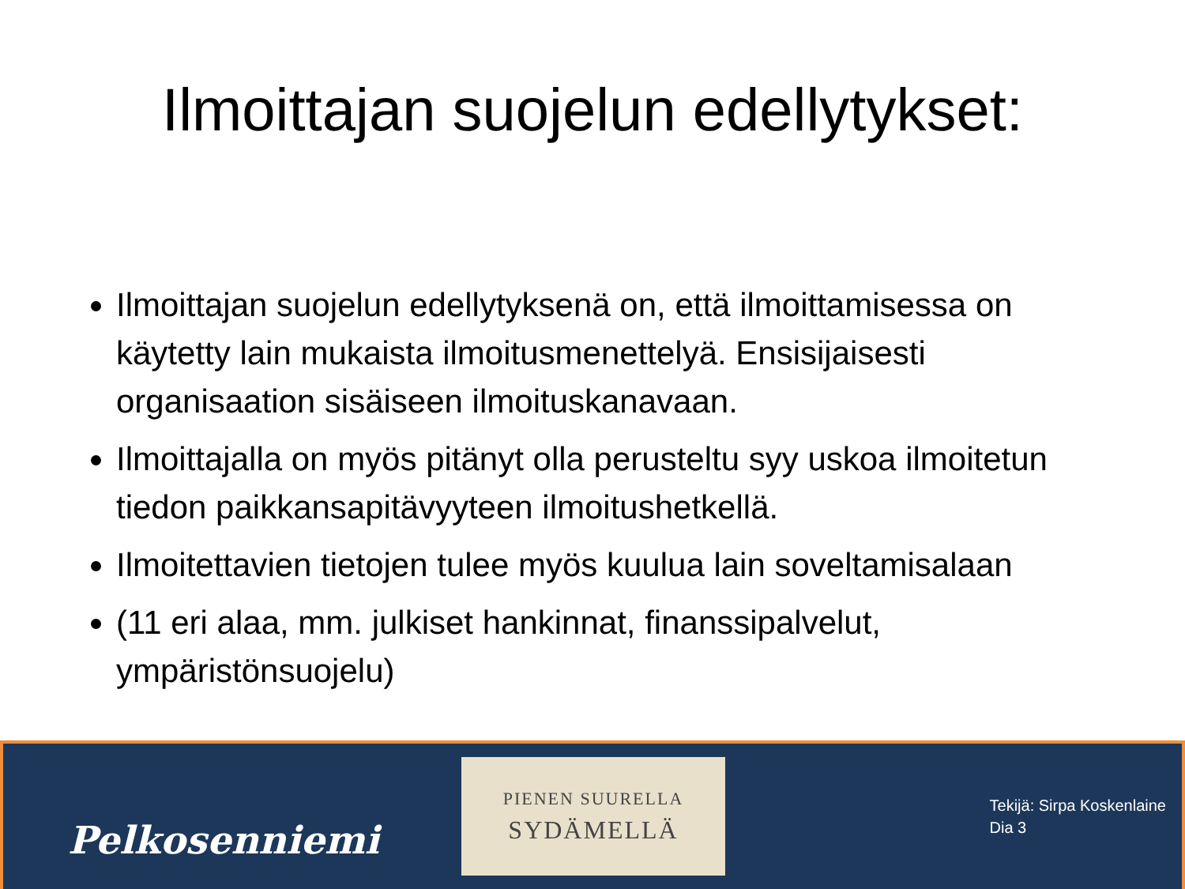Ilmoittajan suojelun edellytykset:
Ilmoittajan suojelun edellytyksenä on, että ilmoittamisessa on käytetty lain mukaista ilmoitusmenettelyä. Ensisijaisesti organisaation sisäiseen ilmoituskanavaan.
Ilmoittajalla on myös pitänyt olla perusteltu syy uskoa ilmoitetun tiedon paikkansapitävyyteen ilmoitushetkellä.
Ilmoitettavien tietojen tulee myös kuulua lain soveltamisalaan
(11 eri alaa, mm. julkiset hankinnat, finanssipalvelut, ympäristönsuojelu)
Pelkosenniemi
PIENEN SUURELLA
SYDÄMELLÄ
Tekijä: Sirpa Koskenlaine
Dia 3